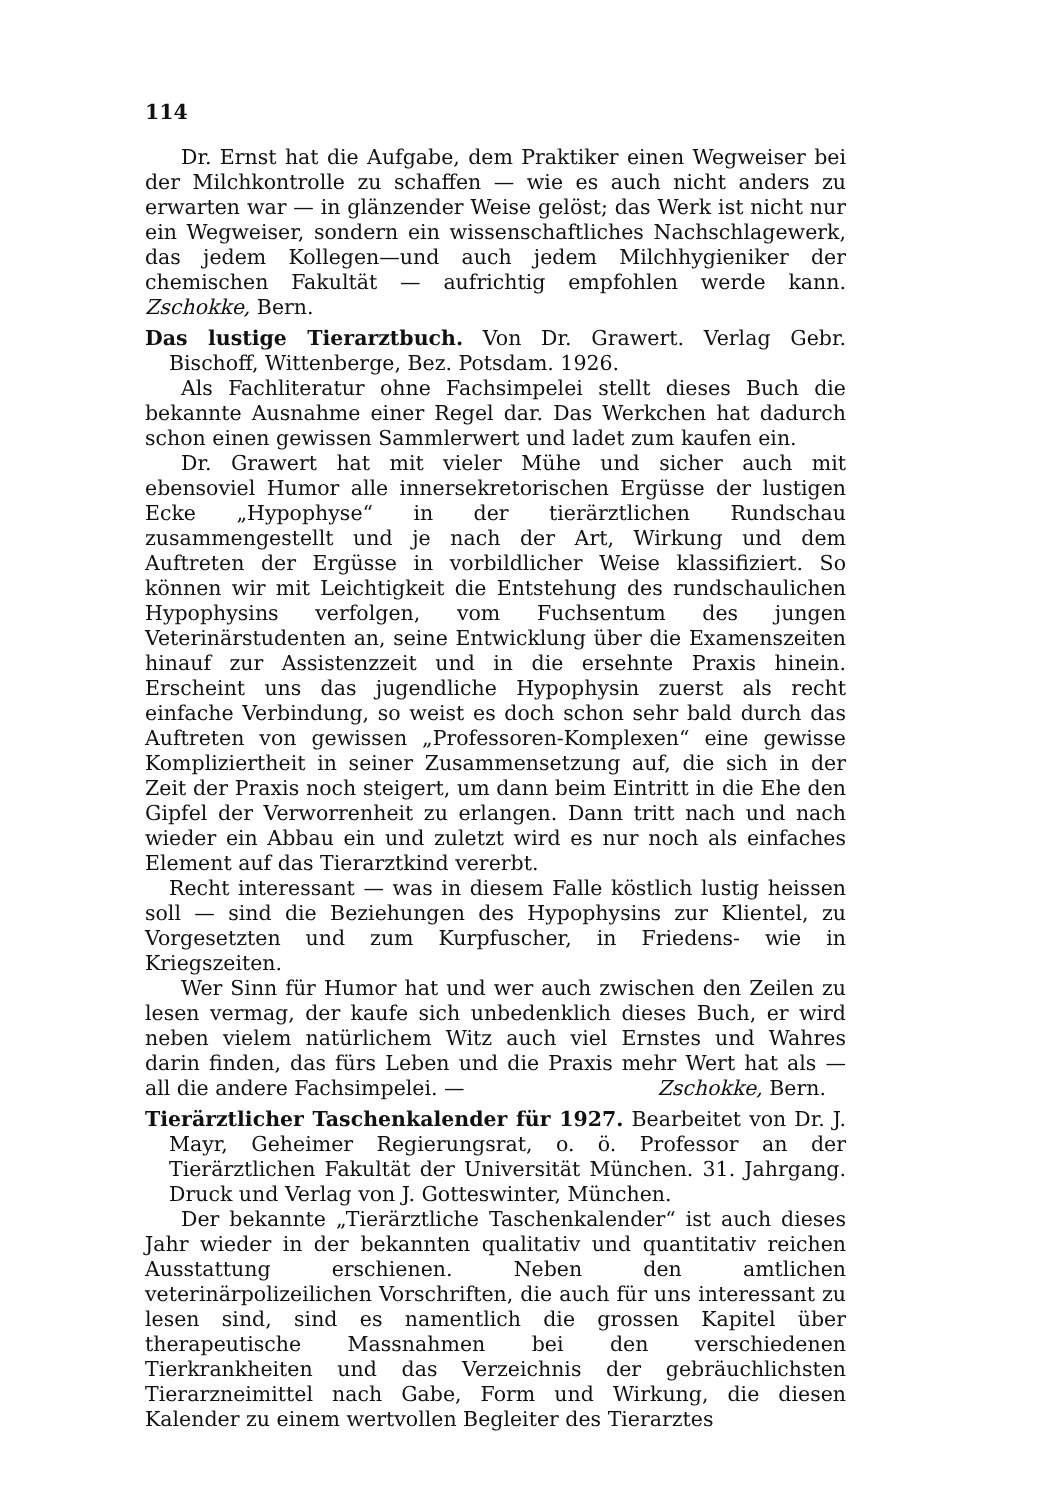114
Dr. Ernst hat die Aufgabe, dem Praktiker einen Wegweiser bei der Milchkontrolle zu schaffen — wie es auch nicht anders zu erwarten war — in glänzender Weise gelöst; das Werk ist nicht nur ein Wegweiser, sondern ein wissenschaftliches Nachschlagewerk, das jedem Kollegen—und auch jedem Milchhygieniker der chemischen Fakultät — aufrichtig empfohlen werde kann. Zschokke, Bern.
Das lustige Tierarztbuch. Von Dr. Grawert. Verlag Gebr. Bischoff, Wittenberge, Bez. Potsdam. 1926.
Als Fachliteratur ohne Fachsimpelei stellt dieses Buch die bekannte Ausnahme einer Regel dar. Das Werkchen hat dadurch schon einen gewissen Sammlerwert und ladet zum kaufen ein.
Dr. Grawert hat mit vieler Mühe und sicher auch mit ebensoviel Humor alle innersekretorischen Ergüsse der lustigen Ecke „Hypophyse“ in der tierärztlichen Rundschau zusammengestellt und je nach der Art, Wirkung und dem Auftreten der Ergüsse in vorbildlicher Weise klassifiziert. So können wir mit Leichtigkeit die Entstehung des rundschaulichen Hypophysins verfolgen, vom Fuchsentum des jungen Veterinärstudenten an, seine Entwicklung über die Examenszeiten hinauf zur Assistenzzeit und in die ersehnte Praxis hinein. Erscheint uns das jugendliche Hypophysin zuerst als recht einfache Verbindung, so weist es doch schon sehr bald durch das Auftreten von gewissen „Professoren-Komplexen“ eine gewisse Kompliziertheit in seiner Zusammensetzung auf, die sich in der Zeit der Praxis noch steigert, um dann beim Eintritt in die Ehe den Gipfel der Verworrenheit zu erlangen. Dann tritt nach und nach wieder ein Abbau ein und zuletzt wird es nur noch als einfaches Element auf das Tierarztkind vererbt.
Recht interessant — was in diesem Falle köstlich lustig heissen soll — sind die Beziehungen des Hypophysins zur Klientel, zu Vorgesetzten und zum Kurpfuscher, in Friedens- wie in Kriegszeiten.
Wer Sinn für Humor hat und wer auch zwischen den Zeilen zu lesen vermag, der kaufe sich unbedenklich dieses Buch, er wird neben vielem natürlichem Witz auch viel Ernstes und Wahres darin finden, das fürs Leben und die Praxis mehr Wert hat als — all die andere Fachsimpelei. — Zschokke, Bern.
Tierärztlicher Taschenkalender für 1927. Bearbeitet von Dr. J. Mayr, Geheimer Regierungsrat, o. ö. Professor an der Tierärztlichen Fakultät der Universität München. 31. Jahrgang. Druck und Verlag von J. Gotteswinter, München.
Der bekannte „Tierärztliche Taschenkalender“ ist auch dieses Jahr wieder in der bekannten qualitativ und quantitativ reichen Ausstattung erschienen. Neben den amtlichen veterinärpolizeilichen Vorschriften, die auch für uns interessant zu lesen sind, sind es namentlich die grossen Kapitel über therapeutische Massnahmen bei den verschiedenen Tierkrankheiten und das Verzeichnis der gebräuchlichsten Tierarzneimittel nach Gabe, Form und Wirkung, die diesen Kalender zu einem wertvollen Begleiter des Tierarztes